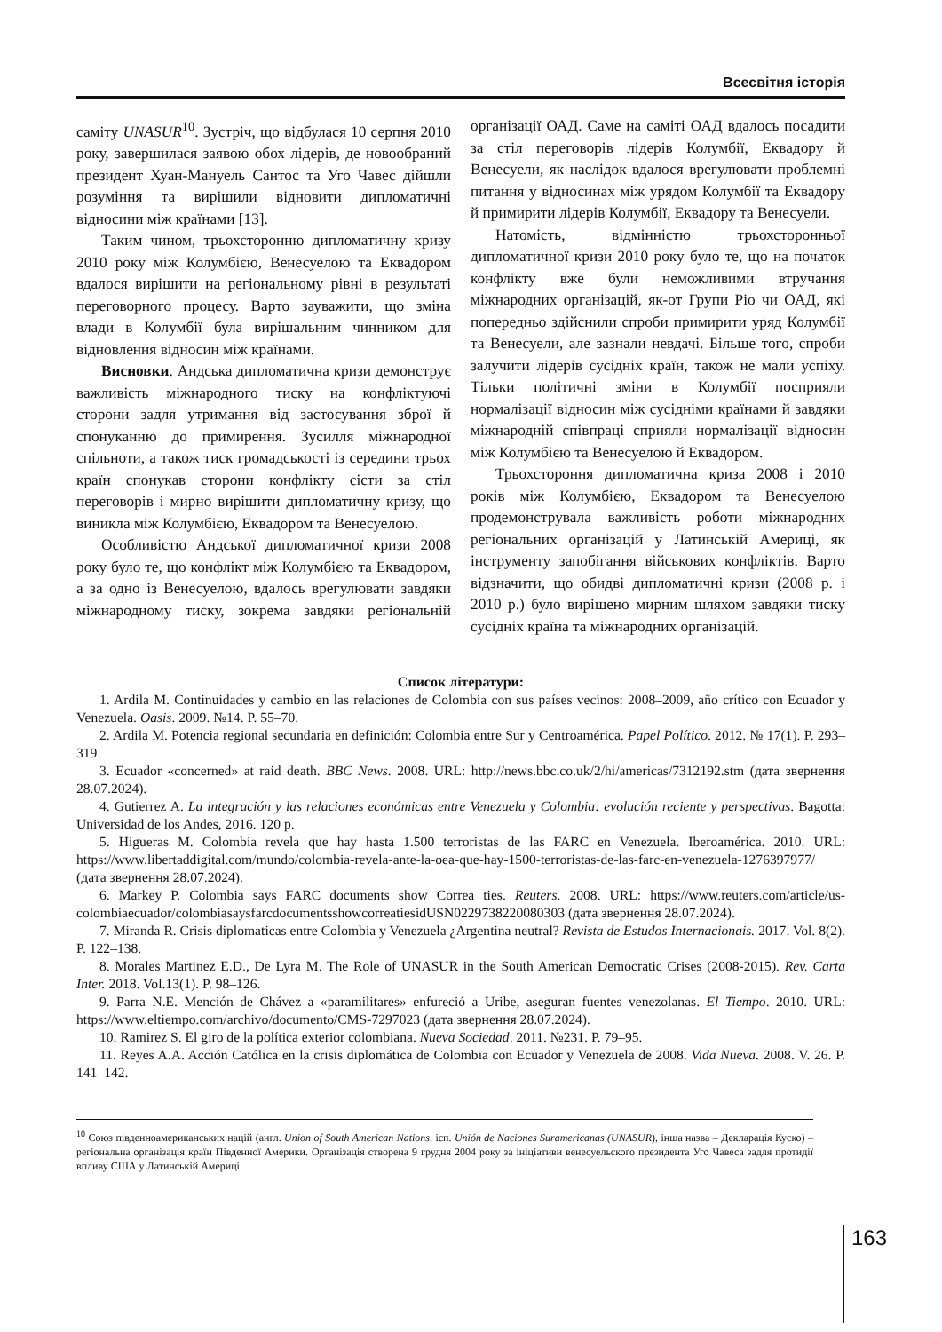Всесвітня історія
саміту UNASUR<sup>10</sup>. Зустріч, що відбулася 10 серпня 2010 року, завершилася заявою обох лідерів, де новообраний президент Хуан-Мануель Сантос та Уго Чавес дійшли розуміння та вирішили відновити дипломатичні відносини між країнами [13].
Таким чином, трьохсторонню дипломатичну кризу 2010 року між Колумбією, Венесуелою та Еквадором вдалося вирішити на регіональному рівні в результаті переговорного процесу. Варто зауважити, що зміна влади в Колумбії була вирішальним чинником для відновлення відносин між країнами.
Висновки. Андська дипломатична кризи демонструє важливість міжнародного тиску на конфліктуючі сторони задля утримання від застосування зброї й спонуканню до примирення. Зусилля міжнародної спільноти, а також тиск громадськості із середини трьох країн спонукав сторони конфлікту сісти за стіл переговорів і мирно вирішити дипломатичну кризу, що виникла між Колумбією, Еквадором та Венесуелою.
Особливістю Андської дипломатичної кризи 2008 року було те, що конфлікт між Колумбією та Еквадором, а за одно із Венесуелою, вдалось врегулювати завдяки міжнародному тиску, зокрема завдяки регіональній організації ОАД. Саме на саміті ОАД вдалось посадити за стіл переговорів лідерів Колумбії, Еквадору й Венесуели, як наслідок вдалося врегулювати проблемні питання у відносинах між урядом Колумбії та Еквадору й примирити лідерів Колумбії, Еквадору та Венесуели.
Натомість, відмінністю трьохсторонньої дипломатичної кризи 2010 року було те, що на початок конфлікту вже були неможливими втручання міжнародних організацій, як-от Групи Ріо чи ОАД, які попередньо здійснили спроби примирити уряд Колумбії та Венесуели, але зазнали невдачі. Більше того, спроби залучити лідерів сусідніх країн, також не мали успіху. Тільки політичні зміни в Колумбії посприяли нормалізації відносин між сусідніми країнами й завдяки міжнародній співпраці сприяли нормалізації відносин між Колумбією та Венесуелою й Еквадором.
Трьохстороння дипломатична криза 2008 і 2010 років між Колумбією, Еквадором та Венесуелою продемонструвала важливість роботи міжнародних регіональних організацій у Латинській Америці, як інструменту запобігання військових конфліктів. Варто відзначити, що обидві дипломатичні кризи (2008 р. і 2010 р.) було вирішено мирним шляхом завдяки тиску сусідніх країна та міжнародних організацій.
Список літератури:
1. Ardila M. Continuidades y cambio en las relaciones de Colombia con sus países vecinos: 2008–2009, año crítico con Ecuador y Venezuela. Oasis. 2009. №14. P. 55–70.
2. Ardila M. Potencia regional secundaria en definición: Colombia entre Sur y Centroamérica. Papel Político. 2012. № 17(1). P. 293–319.
3. Ecuador «concerned» at raid death. BBC News. 2008. URL: http://news.bbc.co.uk/2/hi/americas/7312192.stm (дата звернення 28.07.2024).
4. Gutierrez A. La integración y las relaciones económicas entre Venezuela y Colombia: evolución reciente y perspectivas. Bagotta: Universidad de los Andes, 2016. 120 p.
5. Higueras M. Colombia revela que hay hasta 1.500 terroristas de las FARC en Venezuela. Iberoamérica. 2010. URL: https://www.libertaddigital.com/mundo/colombia-revela-ante-la-oea-que-hay-1500-terroristas-de-las-farc-en-venezuela-1276397977/ (дата звернення 28.07.2024).
6. Markey P. Colombia says FARC documents show Correa ties. Reuters. 2008. URL: https://www.reuters.com/article/us-colombiaecuador/colombiasaysfarcdocumentsshowcorreatiesidUSN0229738220080303 (дата звернення 28.07.2024).
7. Miranda R. Crisis diplomaticas entre Colombia y Venezuela ¿Argentina neutral? Revista de Estudos Internacionais. 2017. Vol. 8(2). P. 122–138.
8. Morales Martinez E.D., De Lyra M. The Role of UNASUR in the South American Democratic Crises (2008-2015). Rev. Carta Inter. 2018. Vol.13(1). P. 98–126.
9. Parra N.E. Mención de Chávez a «paramilitares» enfureció a Uribe, aseguran fuentes venezolanas. El Tiempo. 2010. URL: https://www.eltiempo.com/archivo/documento/CMS-7297023 (дата звернення 28.07.2024).
10. Ramirez S. El giro de la política exterior colombiana. Nueva Sociedad. 2011. №231. P. 79–95.
11. Reyes A.A. Acción Católica en la crisis diplomática de Colombia con Ecuador y Venezuela de 2008. Vida Nueva. 2008. V. 26. P. 141–142.
<sup>10</sup> Союз південноамериканських націй (англ. Union of South American Nations, ісп. Unión de Naciones Suramericanas (UNASUR), інша назва – Декларація Куско) – регіональна організація країн Південної Америки. Організація створена 9 грудня 2004 року за ініціативи венесуельского президента Уго Чавеса задля протидії впливу США у Латинській Америці.
163